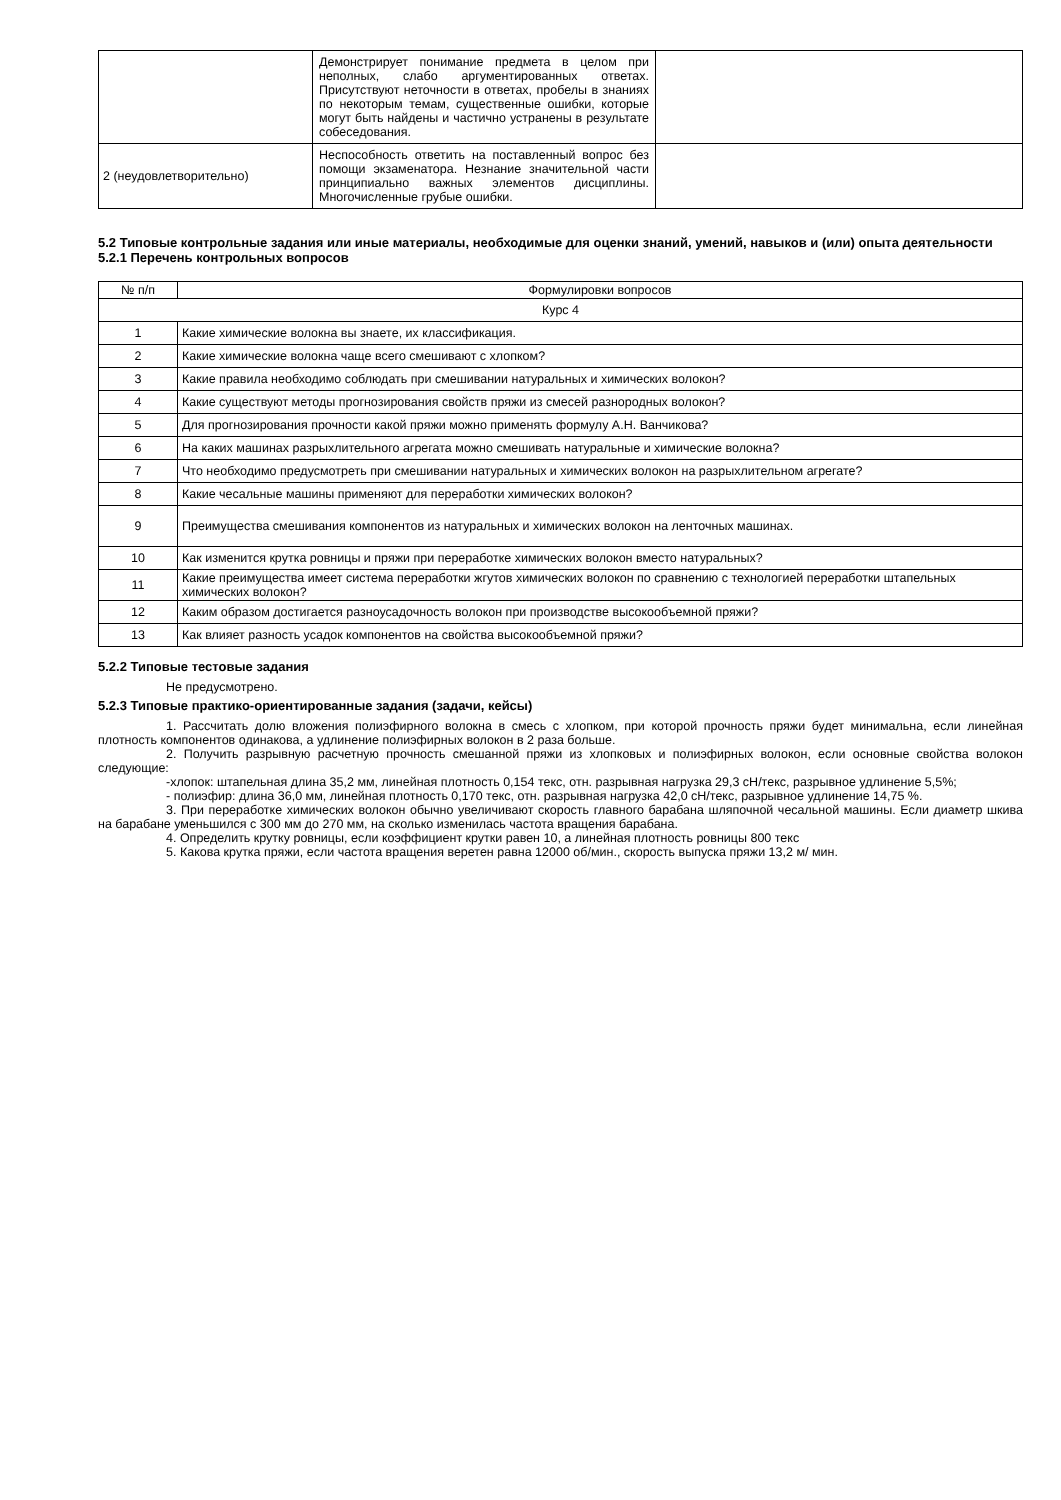| | Демонстрирует понимание предмета в целом при неполных, слабо аргументированных ответах. Присутствуют неточности в ответах, пробелы в знаниях по некоторым темам, существенные ошибки, которые могут быть найдены и частично устранены в результате собеседования. | |
| 2 (неудовлетворительно) | Неспособность ответить на поставленный вопрос без помощи экзаменатора. Незнание значительной части принципиально важных элементов дисциплины. Многочисленные грубые ошибки. | |
5.2 Типовые контрольные задания или иные материалы, необходимые для оценки знаний, умений, навыков и (или) опыта деятельности
5.2.1 Перечень контрольных вопросов
| № п/п | Формулировки вопросов |
| --- | --- |
| Курс 4 | |
| 1 | Какие химические волокна вы знаете, их классификация. |
| 2 | Какие химические волокна чаще всего смешивают с хлопком? |
| 3 | Какие правила необходимо соблюдать при смешивании натуральных и химических волокон? |
| 4 | Какие существуют методы прогнозирования свойств пряжи из смесей разнородных волокон? |
| 5 | Для прогнозирования прочности какой пряжи можно применять формулу А.Н. Ванчикова? |
| 6 | На каких машинах разрыхлительного агрегата можно смешивать натуральные и химические волокна? |
| 7 | Что необходимо предусмотреть при смешивании натуральных и химических волокон на разрыхлительном агрегате? |
| 8 | Какие чесальные машины применяют для переработки химических волокон? |
| 9 | Преимущества смешивания компонентов из натуральных и химических волокон на ленточных машинах. |
| 10 | Как изменится крутка ровницы и пряжи при переработке химических волокон вместо натуральных? |
| 11 | Какие преимущества имеет система переработки жгутов химических волокон по сравнению с технологией переработки штапельных химических волокон? |
| 12 | Каким образом достигается разноусадочность волокон при производстве высокообъемной пряжи? |
| 13 | Как влияет разность усадок компонентов на свойства высокообъемной пряжи? |
5.2.2 Типовые тестовые задания
Не предусмотрено.
5.2.3 Типовые практико-ориентированные задания (задачи, кейсы)
1. Рассчитать долю вложения полиэфирного волокна в смесь с хлопком, при которой прочность пряжи будет минимальна, если линейная плотность компонентов одинакова, а удлинение полиэфирных волокон в 2 раза больше.
2. Получить разрывную расчетную прочность смешанной пряжи из хлопковых и полиэфирных волокон, если основные свойства волокон следующие:
-хлопок: штапельная длина 35,2 мм, линейная плотность 0,154 текс, отн. разрывная нагрузка 29,3 сН/текс, разрывное удлинение 5,5%;
- полиэфир: длина 36,0 мм, линейная плотность 0,170 текс, отн. разрывная нагрузка 42,0 сН/текс, разрывное удлинение 14,75 %.
3. При переработке химических волокон обычно увеличивают скорость главного барабана шляпочной чесальной машины. Если диаметр шкива на барабане уменьшился с 300 мм до 270 мм, на сколько изменилась частота вращения барабана.
4. Определить крутку ровницы, если коэффициент крутки равен 10, а линейная плотность ровницы 800 текс
5. Какова крутка пряжи, если частота вращения веретен равна 12000 об/мин., скорость выпуска пряжи 13,2 м/ мин.